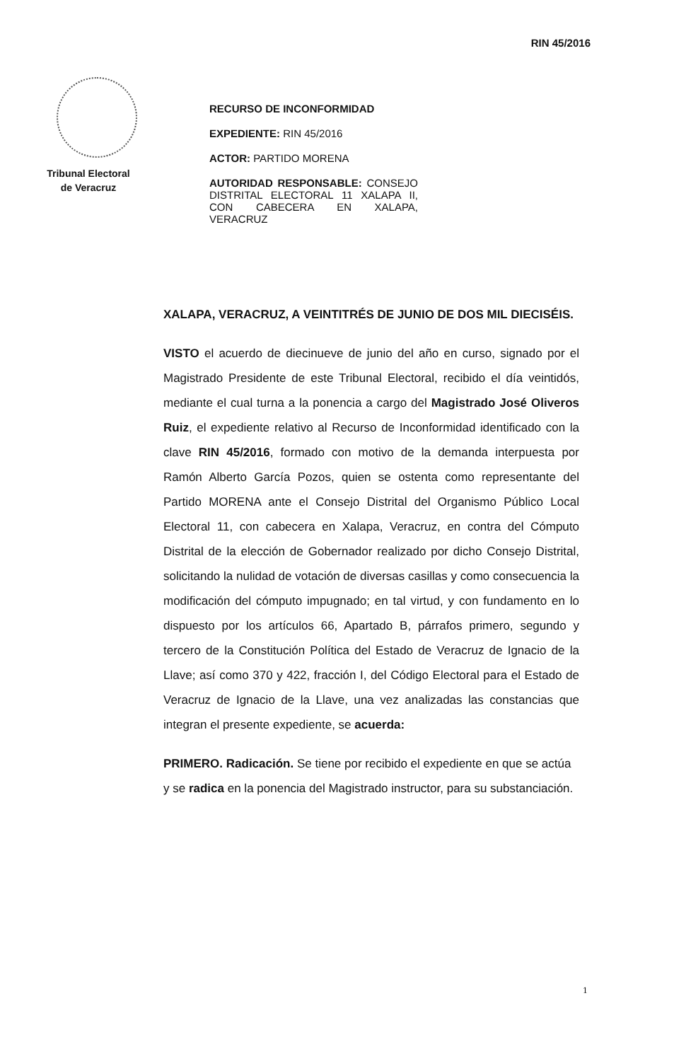RIN 45/2016
Tribunal Electoral
de Veracruz
RECURSO DE INCONFORMIDAD
EXPEDIENTE: RIN 45/2016
ACTOR: PARTIDO MORENA
AUTORIDAD RESPONSABLE: CONSEJO DISTRITAL ELECTORAL 11 XALAPA II, CON CABECERA EN XALAPA, VERACRUZ
XALAPA, VERACRUZ, A VEINTITRÉS DE JUNIO DE DOS MIL DIECISÉIS.
VISTO el acuerdo de diecinueve de junio del año en curso, signado por el Magistrado Presidente de este Tribunal Electoral, recibido el día veintidós, mediante el cual turna a la ponencia a cargo del Magistrado José Oliveros Ruiz, el expediente relativo al Recurso de Inconformidad identificado con la clave RIN 45/2016, formado con motivo de la demanda interpuesta por Ramón Alberto García Pozos, quien se ostenta como representante del Partido MORENA ante el Consejo Distrital del Organismo Público Local Electoral 11, con cabecera en Xalapa, Veracruz, en contra del Cómputo Distrital de la elección de Gobernador realizado por dicho Consejo Distrital, solicitando la nulidad de votación de diversas casillas y como consecuencia la modificación del cómputo impugnado; en tal virtud, y con fundamento en lo dispuesto por los artículos 66, Apartado B, párrafos primero, segundo y tercero de la Constitución Política del Estado de Veracruz de Ignacio de la Llave; así como 370 y 422, fracción I, del Código Electoral para el Estado de Veracruz de Ignacio de la Llave, una vez analizadas las constancias que integran el presente expediente, se acuerda:
PRIMERO. Radicación. Se tiene por recibido el expediente en que se actúa y se radica en la ponencia del Magistrado instructor, para su substanciación.
1